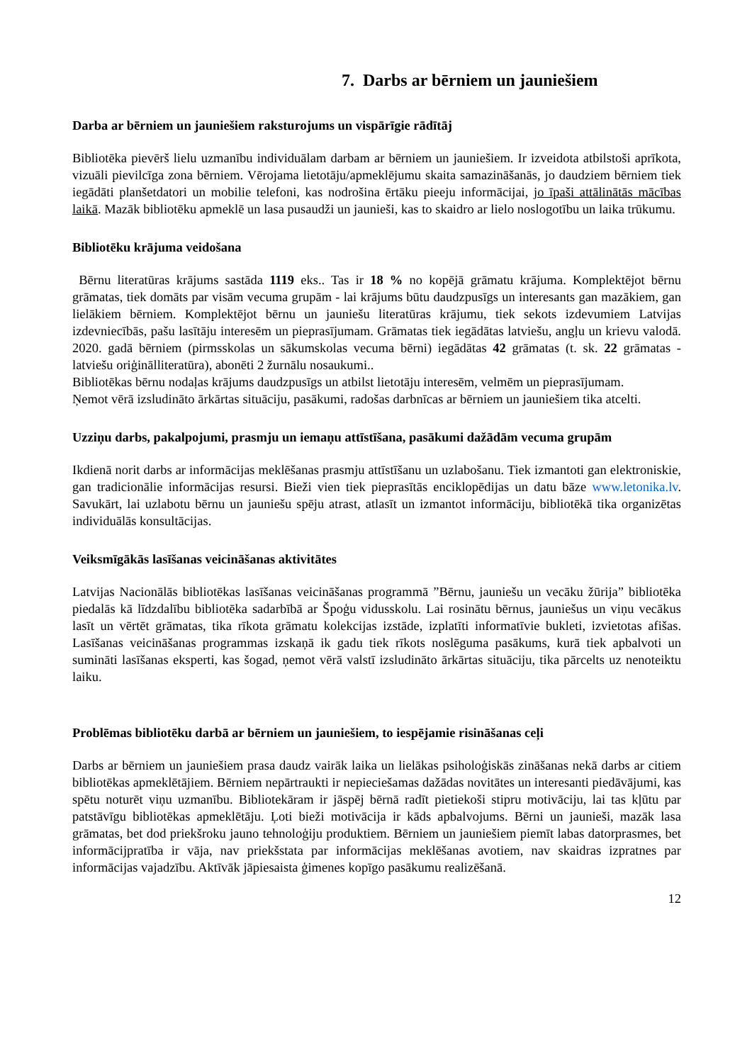7. Darbs ar bērniem un jauniešiem
Darba ar bērniem un jauniešiem raksturojums un vispārīgie rādītāj
Bibliotēka pievērš lielu uzmanību individuālam darbam ar bērniem un jauniešiem. Ir izveidota atbilstoši aprīkota, vizuāli pievilcīga zona bērniem. Vērojama lietotāju/apmeklējumu skaita samazināšanās, jo daudziem bērniem tiek iegādāti planšetdatori un mobilie telefoni, kas nodrošina ērtāku pieeju informācijai, jo īpaši attālinātās mācības laikā. Mazāk bibliotēku apmeklē un lasa pusaudži un jaunieši, kas to skaidro ar lielo noslogotību un laika trūkumu.
Bibliotēku krājuma veidošana
Bērnu literatūras krājums sastāda 1119 eks.. Tas ir 18 % no kopējā grāmatu krājuma. Komplektējot bērnu grāmatas, tiek domāts par visām vecuma grupām - lai krājums būtu daudzpusīgs un interesants gan mazākiem, gan lielākiem bērniem. Komplektējot bērnu un jauniešu literatūras krājumu, tiek sekots izdevumiem Latvijas izdevniecībās, pašu lasītāju interesēm un pieprasījumam. Grāmatas tiek iegādātas latviešu, angļu un krievu valodā. 2020. gadā bērniem (pirmsskolas un sākumskolas vecuma bērni) iegādātas 42 grāmatas (t. sk. 22 grāmatas - latviešu oriģinālliteratūra), abonēti 2 žurnālu nosaukumi..
Bibliotēkas bērnu nodaļas krājums daudzpusīgs un atbilst lietotāju interesēm, velmēm un pieprasījumam.
Ņemot vērā izsludināto ārkārtas situāciju, pasākumi, radošas darbnīcas ar bērniem un jauniešiem tika atcelti.
Uzziņu darbs, pakalpojumi, prasmju un iemaņu attīstīšana, pasākumi dažādām vecuma grupām
Ikdienā norit darbs ar informācijas meklēšanas prasmju attīstīšanu un uzlabošanu. Tiek izmantoti gan elektroniskie, gan tradicionālie informācijas resursi. Bieži vien tiek pieprasītās enciklopēdijas un datu bāze www.letonika.lv. Savukārt, lai uzlabotu bērnu un jauniešu spēju atrast, atlasīt un izmantot informāciju, bibliotēkā tika organizētas individuālās konsultācijas.
Veiksmīgākās lasīšanas veicināšanas aktivitātes
Latvijas Nacionālās bibliotēkas lasīšanas veicināšanas programmā ”Bērnu, jauniešu un vecāku žūrija” bibliotēka piedalās kā līdzdalību bibliotēka sadarbībā ar Špoģu vidusskolu. Lai rosinātu bērnus, jauniešus un viņu vecākus lasīt un vērtēt grāmatas, tika rīkota grāmatu kolekcijas izstāde, izplatīti informatīvie bukleti, izvietotas afišas. Lasīšanas veicināšanas programmas izskaņā ik gadu tiek rīkots noslēguma pasākums, kurā tiek apbalvoti un sumināti lasīšanas eksperti, kas šogad, ņemot vērā valstī izsludināto ārkārtas situāciju, tika pārcelts uz nenoteiktu laiku.
Problēmas bibliotēku darbā ar bērniem un jauniešiem, to iespējamie risināšanas ceļi
Darbs ar bērniem un jauniešiem prasa daudz vairāk laika un lielākas psiholoģiskās zināšanas nekā darbs ar citiem bibliotēkas apmeklētājiem. Bērniem nepārtraukti ir nepieciešamas dažādas novitātes un interesanti piedāvājumi, kas spētu noturēt viņu uzmanību. Bibliotekāram ir jāspēj bērnā radīt pietiekoši stipru motivāciju, lai tas kļūtu par patstāvīgu bibliotēkas apmeklētāju. Ļoti bieži motivācija ir kāds apbalvojums. Bērni un jaunieši, mazāk lasa grāmatas, bet dod priekšroku jauno tehnoloģiju produktiem. Bērniem un jauniešiem piemīt labas datorprasmes, bet informācijpratība ir vāja, nav priekšstata par informācijas meklēšanas avotiem, nav skaidras izpratnes par informācijas vajadzību. Aktīvāk jāpiesaista ģimenes kopīgo pasākumu realizēšanā.
12